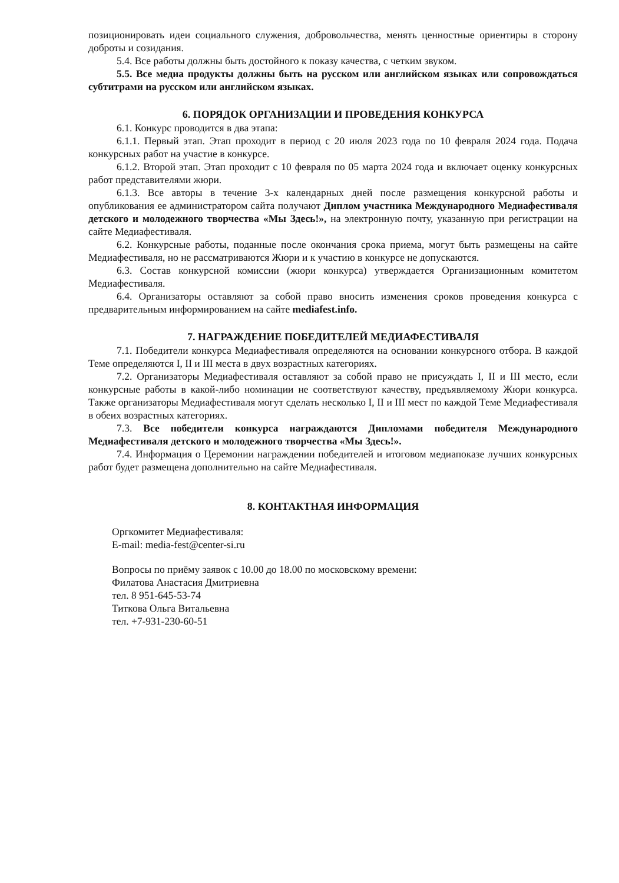позиционировать идеи социального служения, добровольчества, менять ценностные ориентиры в сторону доброты и созидания.
5.4. Все работы должны быть достойного к показу качества, с четким звуком.
5.5. Все медиа продукты должны быть на русском или английском языках или сопровождаться субтитрами на русском или английском языках.
6. ПОРЯДОК ОРГАНИЗАЦИИ И ПРОВЕДЕНИЯ КОНКУРСА
6.1. Конкурс проводится в два этапа:
6.1.1. Первый этап. Этап проходит в период с 20 июля 2023 года по 10 февраля 2024 года. Подача конкурсных работ на участие в конкурсе.
6.1.2. Второй этап. Этап проходит с 10 февраля по 05 марта 2024 года и включает оценку конкурсных работ представителями жюри.
6.1.3. Все авторы в течение 3-х календарных дней после размещения конкурсной работы и опубликования ее администратором сайта получают Диплом участника Международного Медиафестиваля детского и молодежного творчества «Мы Здесь!», на электронную почту, указанную при регистрации на сайте Медиафестиваля.
6.2. Конкурсные работы, поданные после окончания срока приема, могут быть размещены на сайте Медиафестиваля, но не рассматриваются Жюри и к участию в конкурсе не допускаются.
6.3. Состав конкурсной комиссии (жюри конкурса) утверждается Организационным комитетом Медиафестиваля.
6.4. Организаторы оставляют за собой право вносить изменения сроков проведения конкурса с предварительным информированием на сайте mediafest.info.
7. НАГРАЖДЕНИЕ ПОБЕДИТЕЛЕЙ МЕДИАФЕСТИВАЛЯ
7.1. Победители конкурса Медиафестиваля определяются на основании конкурсного отбора. В каждой Теме определяются I, II и III места в двух возрастных категориях.
7.2. Организаторы Медиафестиваля оставляют за собой право не присуждать I, II и III место, если конкурсные работы в какой-либо номинации не соответствуют качеству, предъявляемому Жюри конкурса. Также организаторы Медиафестиваля могут сделать несколько I, II и III мест по каждой Теме Медиафестиваля в обеих возрастных категориях.
7.3. Все победители конкурса награждаются Дипломами победителя Международного Медиафестиваля детского и молодежного творчества «Мы Здесь!».
7.4. Информация о Церемонии награждении победителей и итоговом медиапоказе лучших конкурсных работ будет размещена дополнительно на сайте Медиафестиваля.
8. КОНТАКТНАЯ ИНФОРМАЦИЯ
Оргкомитет Медиафестиваля:
E-mail: media-fest@center-si.ru
Вопросы по приёму заявок с 10.00 до 18.00 по московскому времени:
Филатова Анастасия Дмитриевна
тел. 8 951-645-53-74
Титкова Ольга Витальевна
тел. +7-931-230-60-51